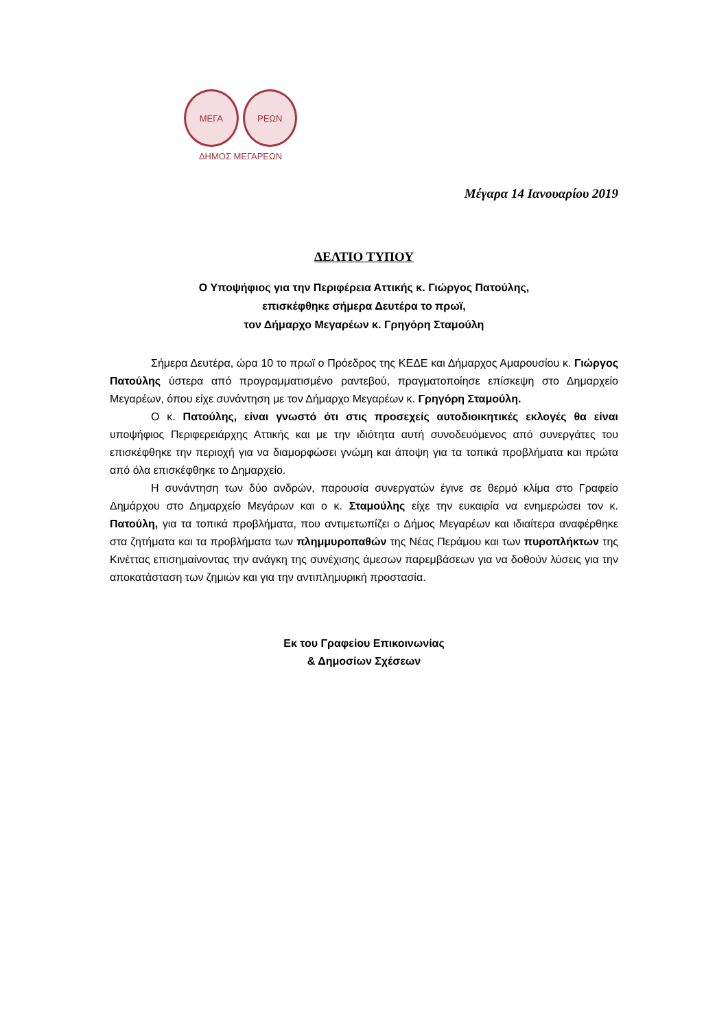ΜΕΓΑ ΡΕΩΝ
ΔΗΜΟΣ ΜΕΓΑΡΕΩΝ
Μέγαρα 14 Ιανουαρίου 2019
ΔΕΛΤΙΟ ΤΥΠΟΥ
Ο Υποψήφιος για την Περιφέρεια Αττικής κ. Γιώργος Πατούλης,
επισκέφθηκε σήμερα Δευτέρα το πρωϊ,
τον Δήμαρχο Μεγαρέων κ. Γρηγόρη Σταμούλη
Σήμερα Δευτέρα, ώρα 10 το πρωϊ ο Πρόεδρος της ΚΕΔΕ και Δήμαρχος Αμαρουσίου κ. Γιώργος Πατούλης ύστερα από προγραμματισμένο ραντεβού, πραγματοποίησε επίσκεψη στο Δημαρχείο Μεγαρέων, όπου είχε συνάντηση με τον Δήμαρχο Μεγαρέων κ. Γρηγόρη Σταμούλη.
Ο κ. Πατούλης, είναι γνωστό ότι στις προσεχείς αυτοδιοικητικές εκλογές θα είναι υποψήφιος Περιφερειάρχης Αττικής και με την ιδιότητα αυτή συνοδευόμενος από συνεργάτες του επισκέφθηκε την περιοχή για να διαμορφώσει γνώμη και άποψη για τα τοπικά προβλήματα και πρώτα από όλα επισκέφθηκε το Δημαρχείο.
Η συνάντηση των δύο ανδρών, παρουσία συνεργατών έγινε σε θερμό κλίμα στο Γραφείο Δημάρχου στο Δημαρχείο Μεγάρων και ο κ. Σταμούλης είχε την ευκαιρία να ενημερώσει τον κ. Πατούλη, για τα τοπικά προβλήματα, που αντιμετωπίζει ο Δήμος Μεγαρέων και ιδιαίτερα αναφέρθηκε στα ζητήματα και τα προβλήματα των πλημμυροπαθών της Νέας Περάμου και των πυροπλήκτων της Κινέττας επισημαίνοντας την ανάγκη της συνέχισης άμεσων παρεμβάσεων για να δοθούν λύσεις για την αποκατάσταση των ζημιών και για την αντιπλημυρική προστασία.
Εκ του Γραφείου Επικοινωνίας
& Δημοσίων Σχέσεων